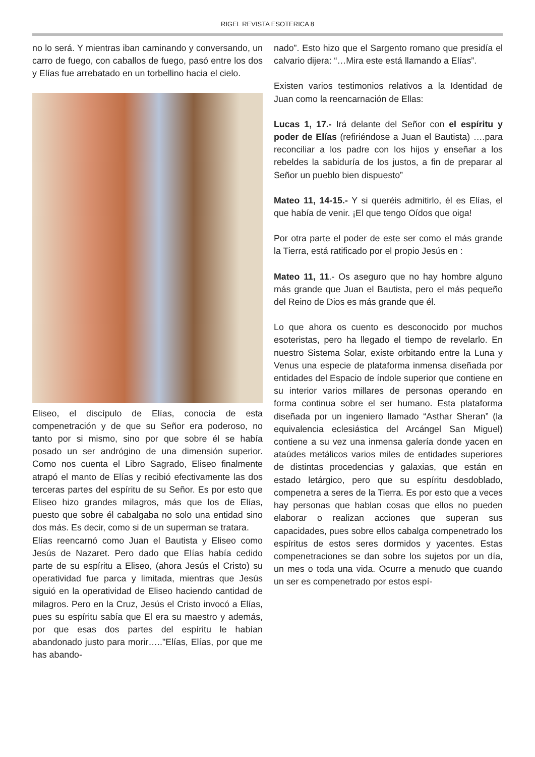RIGEL REVISTA ESOTERICA 8
no lo será. Y mientras iban caminando y conversando, un carro de fuego, con caballos de fuego, pasó entre los dos y Elías fue arrebatado en un torbellino hacia el cielo.
Eliseo, el discípulo de Elías, conocía de esta compenetración y de que su Señor era poderoso, no tanto por si mismo, sino por que sobre él se había posado un ser andrógino de una dimensión superior. Como nos cuenta el Libro Sagrado, Eliseo finalmente atrapó el manto de Elías y recibió efectivamente las dos terceras partes del espíritu de su Señor. Es por esto que Eliseo hizo grandes milagros, más que los de Elías, puesto que sobre él cabalgaba no solo una entidad sino dos más. Es decir, como si de un superman se tratara.
Elías reencarnó como Juan el Bautista y Eliseo como Jesús de Nazaret. Pero dado que Elías había cedido parte de su espíritu a Eliseo, (ahora Jesús el Cristo) su operatividad fue parca y limitada, mientras que Jesús siguió en la operatividad de Eliseo haciendo cantidad de milagros. Pero en la Cruz, Jesús el Cristo invocó a Elías, pues su espíritu sabía que El era su maestro y además, por que esas dos partes del espíritu le habían abandonado justo para morir….."Elías, Elías, por que me has abando-
nado”. Esto hizo que el Sargento romano que presidía el calvario dijera: “…Mira este está llamando a Elías”.
Existen varios testimonios relativos a la Identidad de Juan como la reencarnación de Ellas:
Lucas 1, 17.- Irá delante del Señor con el espíritu y poder de Elías (refiriéndose a Juan el Bautista) ….para reconciliar a los padre con los hijos y enseñar a los rebeldes la sabiduría de los justos, a fin de preparar al Señor un pueblo bien dispuesto”
Mateo 11, 14-15.- Y si queréis admitirlo, él es Elías, el que había de venir. ¡El que tengo Oídos que oiga!
Por otra parte el poder de este ser como el más grande la Tierra, está ratificado por el propio Jesús en :
Mateo 11, 11.- Os aseguro que no hay hombre alguno más grande que Juan el Bautista, pero el más pequeño del Reino de Dios es más grande que él.
Lo que ahora os cuento es desconocido por muchos esoteristas, pero ha llegado el tiempo de revelarlo. En nuestro Sistema Solar, existe orbitando entre la Luna y Venus una especie de plataforma inmensa diseñada por entidades del Espacio de índole superior que contiene en su interior varios millares de personas operando en forma continua sobre el ser humano. Esta plataforma diseñada por un ingeniero llamado “Asthar Sheran” (la equivalencia eclesiástica del Arcángel San Miguel) contiene a su vez una inmensa galería donde yacen en ataúdes metálicos varios miles de entidades superiores de distintas procedencias y galaxias, que están en estado letárgico, pero que su espíritu desdoblado, compenetra a seres de la Tierra. Es por esto que a veces hay personas que hablan cosas que ellos no pueden elaborar o realizan acciones que superan sus capacidades, pues sobre ellos cabalga compenetrado los espíritus de estos seres dormidos y yacentes. Estas compenetraciones se dan sobre los sujetos por un día, un mes o toda una vida. Ocurre a menudo que cuando un ser es compenetrado por estos espí-